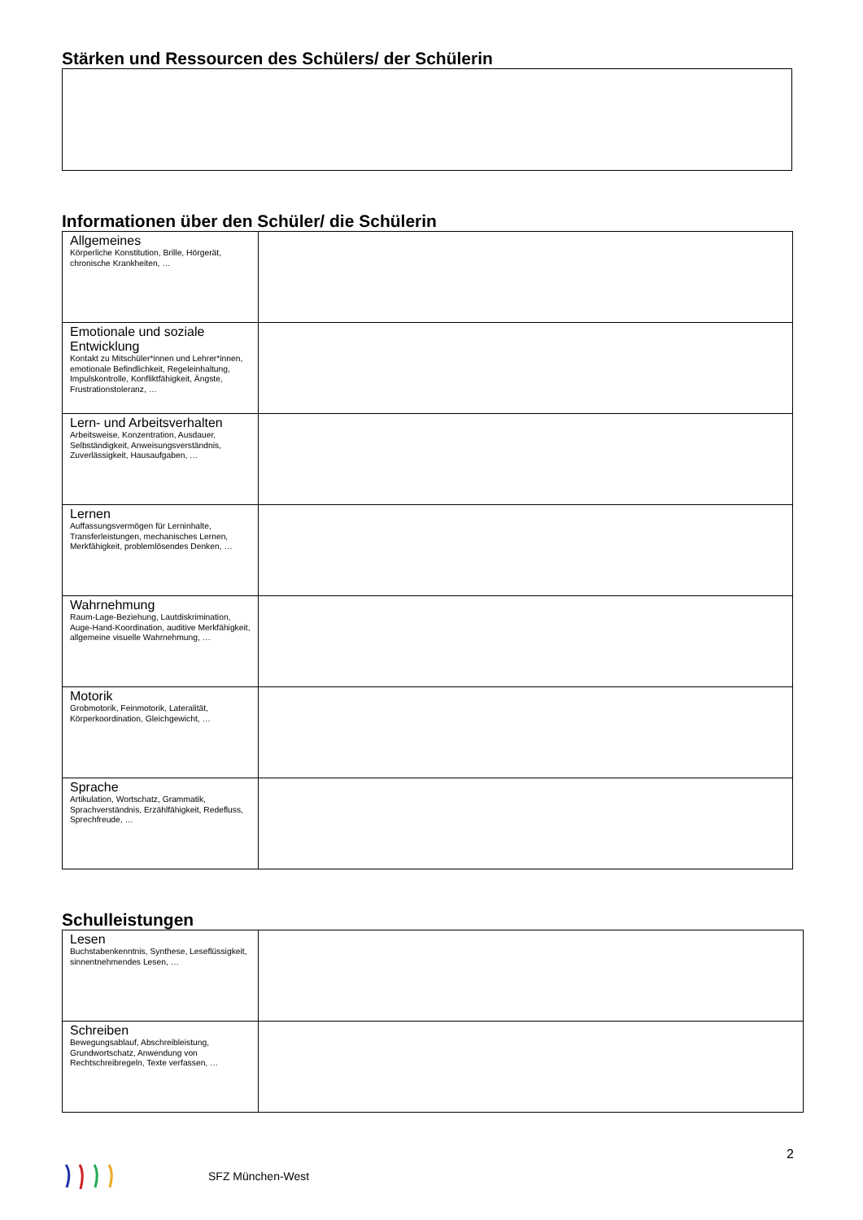Stärken und Ressourcen des Schülers/ der Schülerin
Informationen über den Schüler/ die Schülerin
| Allgemeines Körperliche Konstitution, Brille, Hörgerät, chronische Krankheiten, … | |
| Emotionale und soziale Entwicklung Kontakt zu Mitschüler*innen und Lehrer*innen, emotionale Befindlichkeit, Regeleinhaltung, Impulskontrolle, Konfliktfähigkeit, Ängste, Frustrationstoleranz, … | |
| Lern- und Arbeitsverhalten Arbeitsweise, Konzentration, Ausdauer, Selbständigkeit, Anweisungsverständnis, Zuverlässigkeit, Hausaufgaben, … | |
| Lernen Auffassungsvermögen für Lerninhalte, Transferleistungen, mechanisches Lernen, Merkfähigkeit, problemlösendes Denken, … | |
| Wahrnehmung Raum-Lage-Beziehung, Lautdiskrimination, Auge-Hand-Koordination, auditive Merkfähigkeit, allgemeine visuelle Wahrnehmung, … | |
| Motorik Grobmotorik, Feinmotorik, Lateralität, Körperkoordination, Gleichgewicht, … | |
| Sprache Artikulation, Wortschatz, Grammatik, Sprachverständnis, Erzählfähigkeit, Redefluss, Sprechfreude, … | |
Schulleistungen
| Lesen Buchstabenkenntnis, Synthese, Leseflüssigkeit, sinnentnehmendes Lesen, … | |
| Schreiben Bewegungsablauf, Abschreibleistung, Grundwortschatz, Anwendung von Rechtschreibregeln, Texte verfassen, … | |
2
SFZ München-West